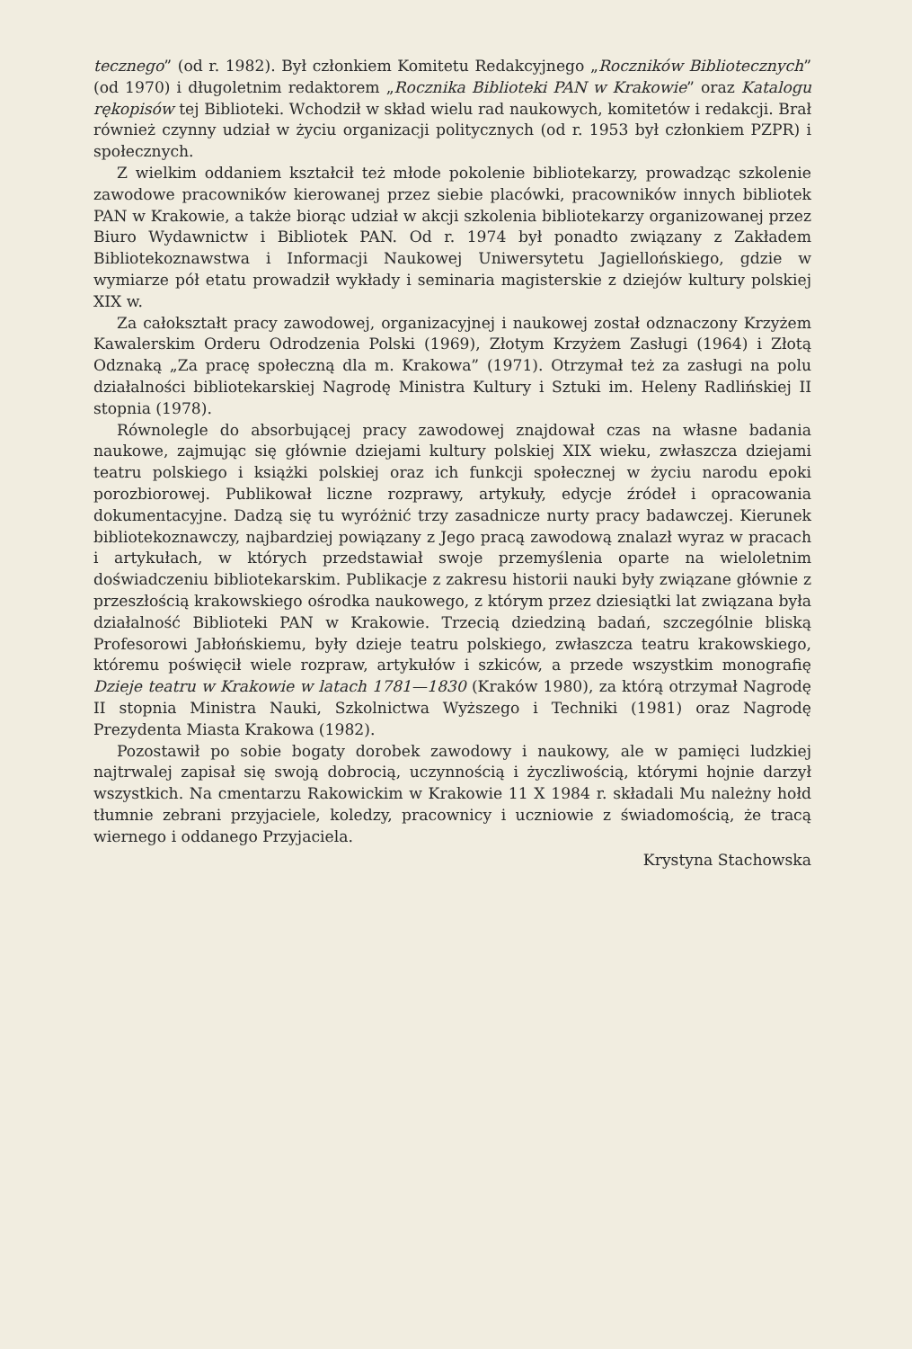tecznego” (od r. 1982). Był członkiem Komitetu Redakcyjnego „Roczników Bibliotecznych” (od 1970) i długoletnim redaktorem „Rocznika Biblioteki PAN w Krakowie” oraz Katalogu rękopisów tej Biblioteki. Wchodził w skład wielu rad naukowych, komitetów i redakcji. Brał również czynny udział w życiu organizacji politycznych (od r. 1953 był członkiem PZPR) i społecznych.
Z wielkim oddaniem kształcił też młode pokolenie bibliotekarzy, prowadząc szkolenie zawodowe pracowników kierowanej przez siebie placówki, pracowników innych bibliotek PAN w Krakowie, a także biorąc udział w akcji szkolenia bibliotekarzy organizowanej przez Biuro Wydawnictw i Bibliotek PAN. Od r. 1974 był ponadto związany z Zakładem Bibliotekoznawstwa i Informacji Naukowej Uniwersytetu Jagiellońskiego, gdzie w wymiarze pół etatu prowadził wykłady i seminaria magisterskie z dziejów kultury polskiej XIX w.
Za całokształt pracy zawodowej, organizacyjnej i naukowej został odznaczony Krzyżem Kawalerskim Orderu Odrodzenia Polski (1969), Złotym Krzyżem Zasługi (1964) i Złotą Odznaką „Za pracę społeczną dla m. Krakowa” (1971). Otrzymał też za zasługi na polu działalności bibliotekarskiej Nagrodę Ministra Kultury i Sztuki im. Heleny Radlińskiej II stopnia (1978).
Równolegle do absorbującej pracy zawodowej znajdował czas na własne badania naukowe, zajmując się głównie dziejami kultury polskiej XIX wieku, zwłaszcza dziejami teatru polskiego i książki polskiej oraz ich funkcji społecznej w życiu narodu epoki porozbiorowej. Publikował liczne rozprawy, artykuły, edycje źródeł i opracowania dokumentacyjne. Dadzą się tu wyróżnić trzy zasadnicze nurty pracy badawczej. Kierunek bibliotekoznawczy, najbardziej powiązany z Jego pracą zawodową znalazł wyraz w pracach i artykułach, w których przedstawiał swoje przemyślenia oparte na wieloletnim doświadczeniu bibliotekarskim. Publikacje z zakresu historii nauki były związane głównie z przeszłością krakowskiego ośrodka naukowego, z którym przez dziesiątki lat związana była działalność Biblioteki PAN w Krakowie. Trzecią dziedziną badań, szczególnie bliską Profesorowi Jabłońskiemu, były dzieje teatru polskiego, zwłaszcza teatru krakowskiego, któremu poświęcił wiele rozpraw, artykułów i szkiców, a przede wszystkim monografię Dzieje teatru w Krakowie w latach 1781—1830 (Kraków 1980), za którą otrzymał Nagrodę II stopnia Ministra Nauki, Szkolnictwa Wyższego i Techniki (1981) oraz Nagrodę Prezydenta Miasta Krakowa (1982).
Pozostawił po sobie bogaty dorobek zawodowy i naukowy, ale w pamięci ludzkiej najtrwalej zapisał się swoją dobrocią, uczynnością i życzliwością, którymi hojnie darzył wszystkich. Na cmentarzu Rakowickim w Krakowie 11 X 1984 r. składali Mu należny hołd tłumnie zebrani przyjaciele, koledzy, pracownicy i uczniowie z świadomością, że tracą wiernego i oddanego Przyjaciela.
Krystyna Stachowska